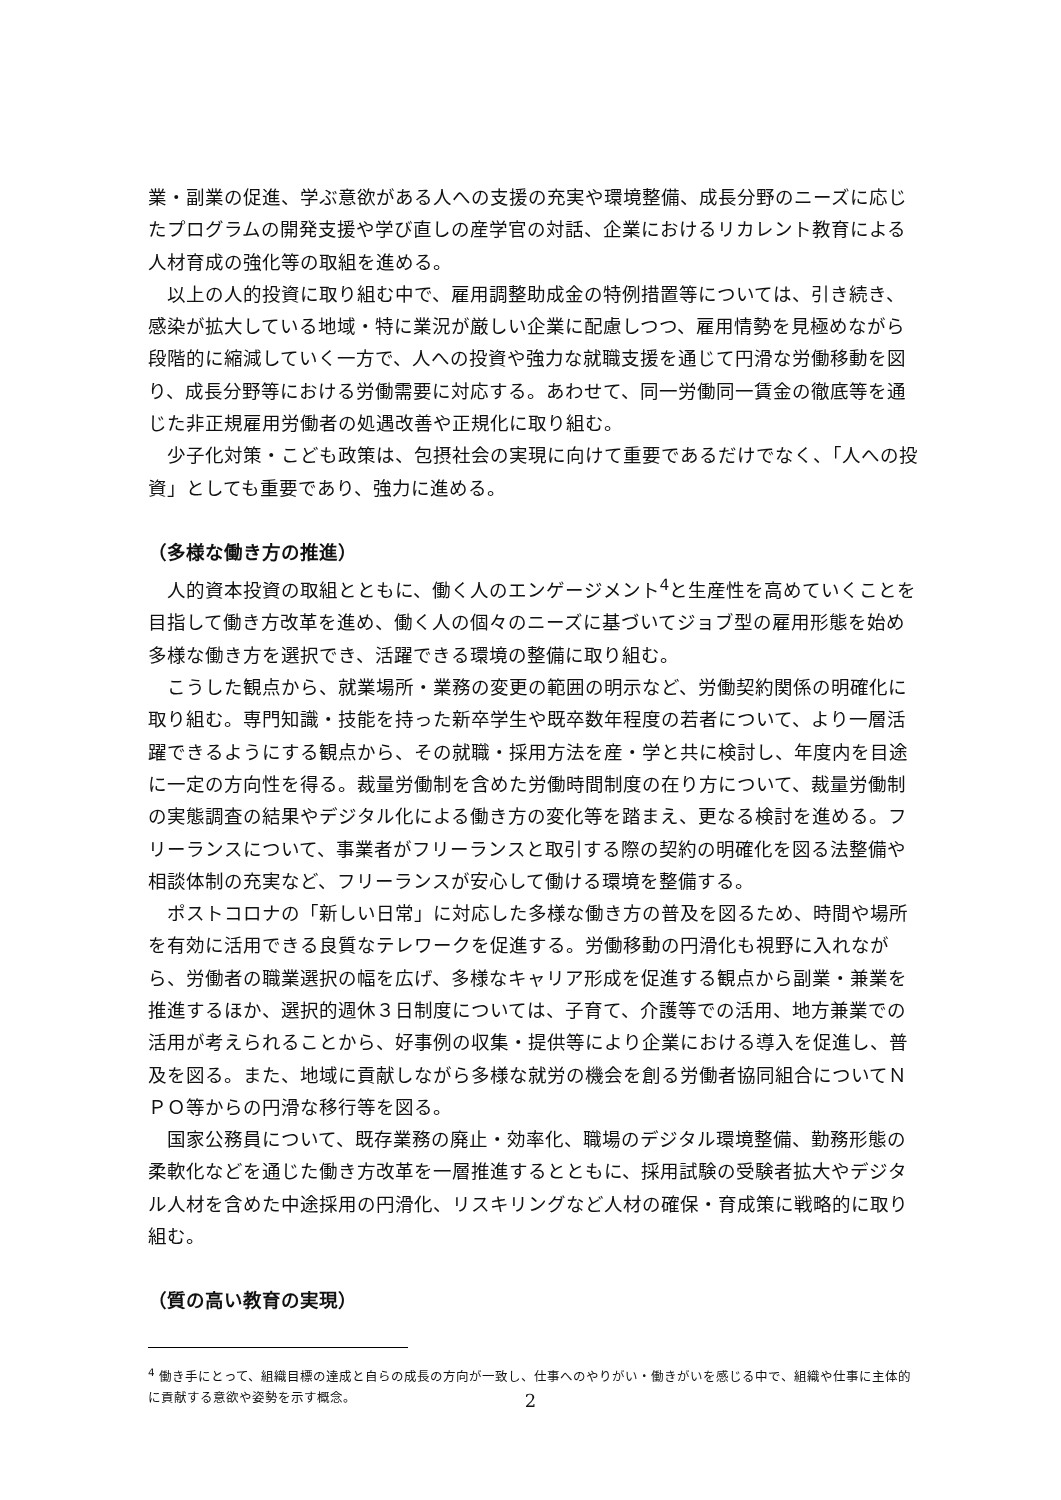業・副業の促進、学ぶ意欲がある人への支援の充実や環境整備、成長分野のニーズに応じたプログラムの開発支援や学び直しの産学官の対話、企業におけるリカレント教育による人材育成の強化等の取組を進める。
以上の人的投資に取り組む中で、雇用調整助成金の特例措置等については、引き続き、感染が拡大している地域・特に業況が厳しい企業に配慮しつつ、雇用情勢を見極めながら段階的に縮減していく一方で、人への投資や強力な就職支援を通じて円滑な労働移動を図り、成長分野等における労働需要に対応する。あわせて、同一労働同一賃金の徹底等を通じた非正規雇用労働者の処遇改善や正規化に取り組む。
少子化対策・こども政策は、包摂社会の実現に向けて重要であるだけでなく、「人への投資」としても重要であり、強力に進める。
（多様な働き方の推進）
人的資本投資の取組とともに、働く人のエンゲージメント<sup>4</sup>と生産性を高めていくことを目指して働き方改革を進め、働く人の個々のニーズに基づいてジョブ型の雇用形態を始め多様な働き方を選択でき、活躍できる環境の整備に取り組む。
こうした観点から、就業場所・業務の変更の範囲の明示など、労働契約関係の明確化に取り組む。専門知識・技能を持った新卒学生や既卒数年程度の若者について、より一層活躍できるようにする観点から、その就職・採用方法を産・学と共に検討し、年度内を目途に一定の方向性を得る。裁量労働制を含めた労働時間制度の在り方について、裁量労働制の実態調査の結果やデジタル化による働き方の変化等を踏まえ、更なる検討を進める。フリーランスについて、事業者がフリーランスと取引する際の契約の明確化を図る法整備や相談体制の充実など、フリーランスが安心して働ける環境を整備する。
ポストコロナの「新しい日常」に対応した多様な働き方の普及を図るため、時間や場所を有効に活用できる良質なテレワークを促進する。労働移動の円滑化も視野に入れながら、労働者の職業選択の幅を広げ、多様なキャリア形成を促進する観点から副業・兼業を推進するほか、選択的週休３日制度については、子育て、介護等での活用、地方兼業での活用が考えられることから、好事例の収集・提供等により企業における導入を促進し、普及を図る。また、地域に貢献しながら多様な就労の機会を創る労働者協同組合についてＮＰＯ等からの円滑な移行等を図る。
国家公務員について、既存業務の廃止・効率化、職場のデジタル環境整備、勤務形態の柔軟化などを通じた働き方改革を一層推進するとともに、採用試験の受験者拡大やデジタル人材を含めた中途採用の円滑化、リスキリングなど人材の確保・育成策に戦略的に取り組む。
（質の高い教育の実現）
<sup>4</sup> 働き手にとって、組織目標の達成と自らの成長の方向が一致し、仕事へのやりがい・働きがいを感じる中で、組織や仕事に主体的に貢献する意欲や姿勢を示す概念。
2